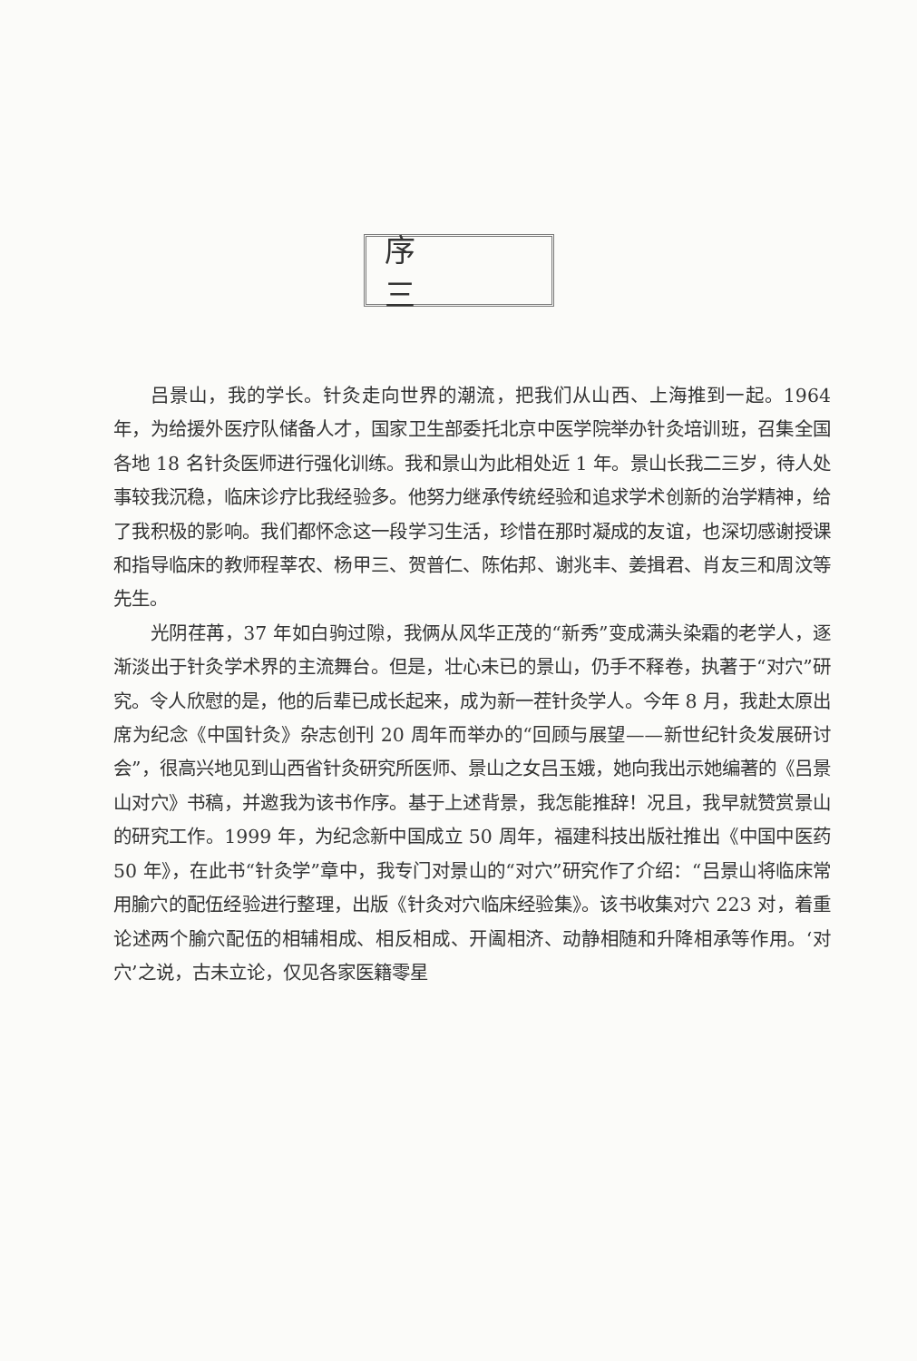序 三
吕景山，我的学长。针灸走向世界的潮流，把我们从山西、上海推到一起。1964 年，为给援外医疗队储备人才，国家卫生部委托北京中医学院举办针灸培训班，召集全国各地 18 名针灸医师进行强化训练。我和景山为此相处近 1 年。景山长我二三岁，待人处事较我沉稳，临床诊疗比我经验多。他努力继承传统经验和追求学术创新的治学精神，给了我积极的影响。我们都怀念这一段学习生活，珍惜在那时凝成的友谊，也深切感谢授课和指导临床的教师程莘农、杨甲三、贺普仁、陈佑邦、谢兆丰、姜揖君、肖友三和周汶等先生。
光阴荏苒，37 年如白驹过隙，我俩从风华正茂的“新秀”变成满头染霜的老学人，逐渐淡出于针灸学术界的主流舞台。但是，壮心未已的景山，仍手不释卷，执著于“对穴”研究。令人欣慰的是，他的后辈已成长起来，成为新一茬针灸学人。今年 8 月，我赴太原出席为纪念《中国针灸》杂志创刊 20 周年而举办的“回顾与展望——新世纪针灸发展研讨会”，很高兴地见到山西省针灸研究所医师、景山之女吕玉娥，她向我出示她编著的《吕景山对穴》书稿，并邀我为该书作序。基于上述背景，我怎能推辞！况且，我早就赞赏景山的研究工作。1999 年，为纪念新中国成立 50 周年，福建科技出版社推出《中国中医药 50 年》，在此书“针灸学”章中，我专门对景山的“对穴”研究作了介绍：“吕景山将临床常用腧穴的配伍经验进行整理，出版《针灸对穴临床经验集》。该书收集对穴 223 对，着重论述两个腧穴配伍的相辅相成、相反相成、开阖相济、动静相随和升降相承等作用。‘对穴’之说，古未立论，仅见各家医籍零星